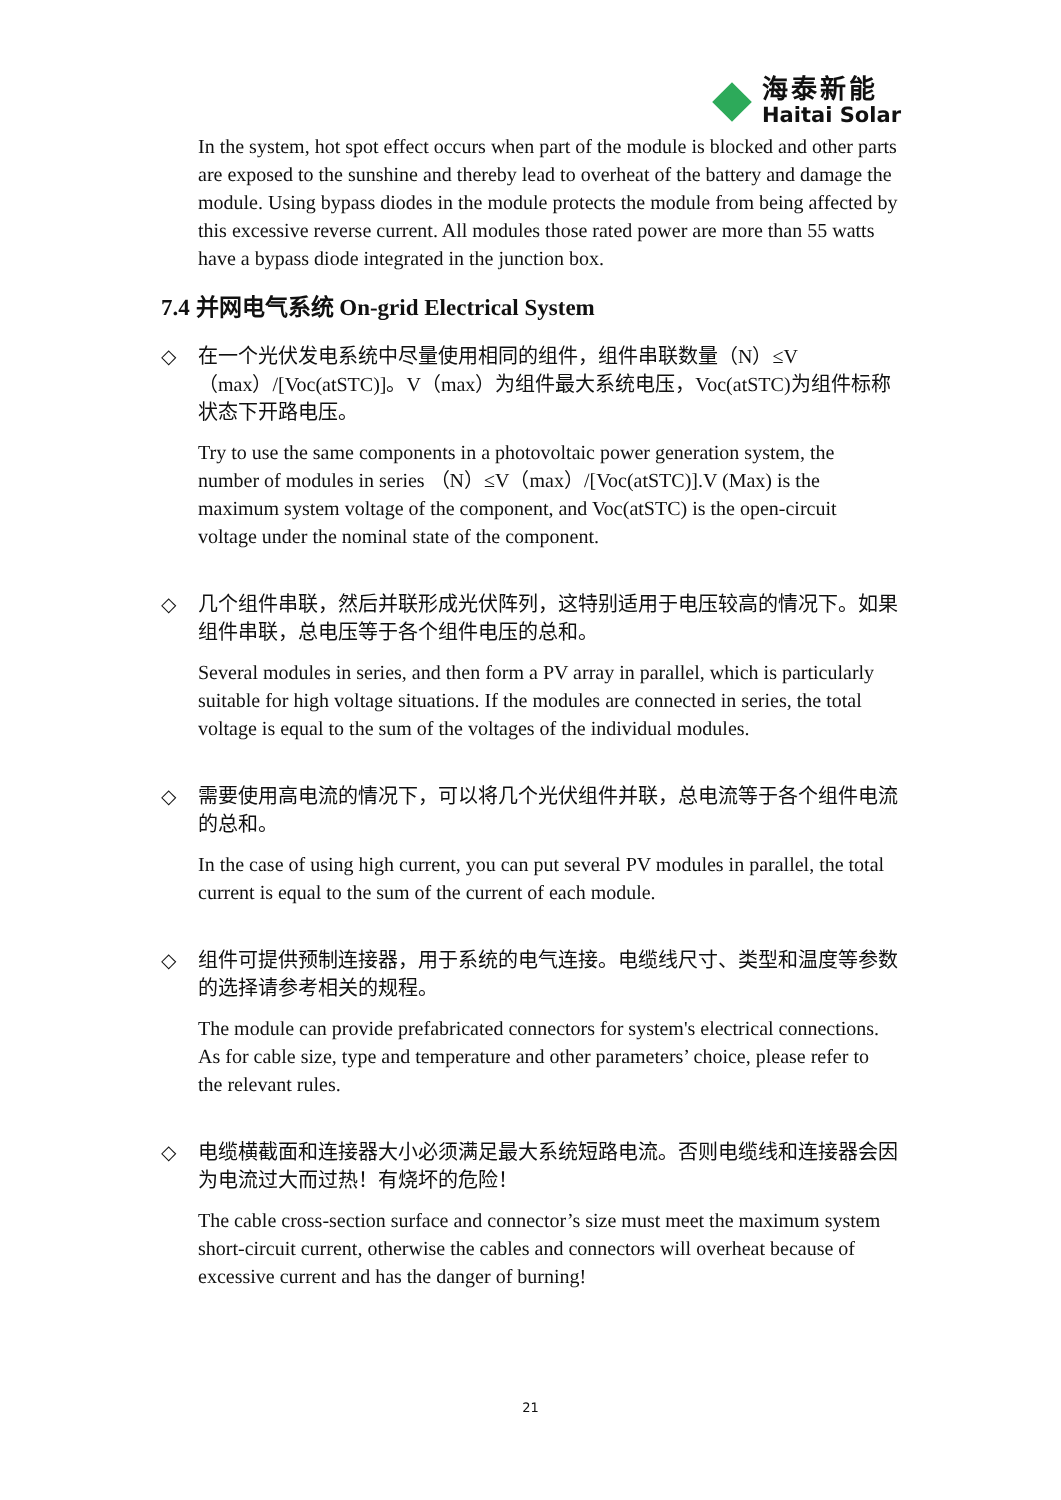海泰新能
Haitai Solar
In the system, hot spot effect occurs when part of the module is blocked and other parts are exposed to the sunshine and thereby lead to overheat of the battery and damage the module. Using bypass diodes in the module protects the module from being affected by this excessive reverse current. All modules those rated power are more than 55 watts have a bypass diode integrated in the junction box.
7.4 并网电气系统 On-grid Electrical System
◇ 在一个光伏发电系统中尽量使用相同的组件，组件串联数量（N）≤V（max）/[Voc(atSTC)]。V（max）为组件最大系统电压，Voc(atSTC)为组件标称状态下开路电压。
Try to use the same components in a photovoltaic power generation system, the number of modules in series （N）≤V（max）/[Voc(atSTC)].V (Max) is the maximum system voltage of the component, and Voc(atSTC) is the open-circuit voltage under the nominal state of the component.
◇ 几个组件串联，然后并联形成光伏阵列，这特别适用于电压较高的情况下。如果组件串联，总电压等于各个组件电压的总和。
Several modules in series, and then form a PV array in parallel, which is particularly suitable for high voltage situations. If the modules are connected in series, the total voltage is equal to the sum of the voltages of the individual modules.
◇ 需要使用高电流的情况下，可以将几个光伏组件并联，总电流等于各个组件电流的总和。
In the case of using high current, you can put several PV modules in parallel, the total current is equal to the sum of the current of each module.
◇ 组件可提供预制连接器，用于系统的电气连接。电缆线尺寸、类型和温度等参数的选择请参考相关的规程。
The module can provide prefabricated connectors for system's electrical connections. As for cable size, type and temperature and other parameters’ choice, please refer to the relevant rules.
◇ 电缆横截面和连接器大小必须满足最大系统短路电流。否则电缆线和连接器会因为电流过大而过热！有烧坏的危险！
The cable cross-section surface and connector’s size must meet the maximum system short-circuit current, otherwise the cables and connectors will overheat because of excessive current and has the danger of burning!
21